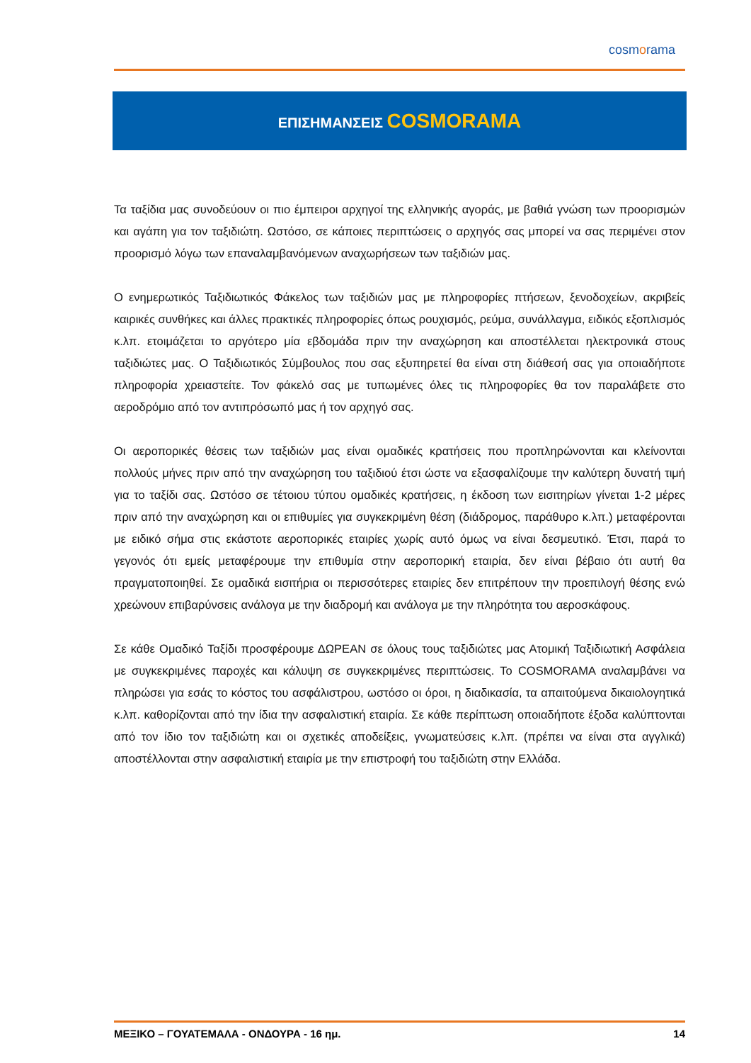cosmorama
ΕΠΙΣΗΜΑΝΣΕΙΣ COSMORAMA
Τα ταξίδια μας συνοδεύουν οι πιο έμπειροι αρχηγοί της ελληνικής αγοράς, με βαθιά γνώση των προορισμών και αγάπη για τον ταξιδιώτη. Ωστόσο, σε κάποιες περιπτώσεις ο αρχηγός σας μπορεί να σας περιμένει στον προορισμό λόγω των επαναλαμβανόμενων αναχωρήσεων των ταξιδιών μας.
Ο ενημερωτικός Ταξιδιωτικός Φάκελος των ταξιδιών μας με πληροφορίες πτήσεων, ξενοδοχείων, ακριβείς καιρικές συνθήκες και άλλες πρακτικές πληροφορίες όπως ρουχισμός, ρεύμα, συνάλλαγμα, ειδικός εξοπλισμός κ.λπ. ετοιμάζεται το αργότερο μία εβδομάδα πριν την αναχώρηση και αποστέλλεται ηλεκτρονικά στους ταξιδιώτες μας. Ο Ταξιδιωτικός Σύμβουλος που σας εξυπηρετεί θα είναι στη διάθεσή σας για οποιαδήποτε πληροφορία χρειαστείτε. Τον φάκελό σας με τυπωμένες όλες τις πληροφορίες θα τον παραλάβετε στο αεροδρόμιο από τον αντιπρόσωπό μας ή τον αρχηγό σας.
Οι αεροπορικές θέσεις των ταξιδιών μας είναι ομαδικές κρατήσεις που προπληρώνονται και κλείνονται πολλούς μήνες πριν από την αναχώρηση του ταξιδιού έτσι ώστε να εξασφαλίζουμε την καλύτερη δυνατή τιμή για το ταξίδι σας. Ωστόσο σε τέτοιου τύπου ομαδικές κρατήσεις, η έκδοση των εισιτηρίων γίνεται 1-2 μέρες πριν από την αναχώρηση και οι επιθυμίες για συγκεκριμένη θέση (διάδρομος, παράθυρο κ.λπ.) μεταφέρονται με ειδικό σήμα στις εκάστοτε αεροπορικές εταιρίες χωρίς αυτό όμως να είναι δεσμευτικό. Έτσι, παρά το γεγονός ότι εμείς μεταφέρουμε την επιθυμία στην αεροπορική εταιρία, δεν είναι βέβαιο ότι αυτή θα πραγματοποιηθεί. Σε ομαδικά εισιτήρια οι περισσότερες εταιρίες δεν επιτρέπουν την προεπιλογή θέσης ενώ χρεώνουν επιβαρύνσεις ανάλογα με την διαδρομή και ανάλογα με την πληρότητα του αεροσκάφους.
Σε κάθε Ομαδικό Ταξίδι προσφέρουμε ΔΩΡΕΑΝ σε όλους τους ταξιδιώτες μας Ατομική Ταξιδιωτική Ασφάλεια με συγκεκριμένες παροχές και κάλυψη σε συγκεκριμένες περιπτώσεις. Το COSMORAMA αναλαμβάνει να πληρώσει για εσάς το κόστος του ασφάλιστρου, ωστόσο οι όροι, η διαδικασία, τα απαιτούμενα δικαιολογητικά κ.λπ. καθορίζονται από την ίδια την ασφαλιστική εταιρία. Σε κάθε περίπτωση οποιαδήποτε έξοδα καλύπτονται από τον ίδιο τον ταξιδιώτη και οι σχετικές αποδείξεις, γνωματεύσεις κ.λπ. (πρέπει να είναι στα αγγλικά) αποστέλλονται στην ασφαλιστική εταιρία με την επιστροφή του ταξιδιώτη στην Ελλάδα.
ΜΕΞΙΚΟ – ΓΟΥΑΤΕΜΑΛΑ - ΟΝΔΟΥΡΑ - 16 ημ. 14